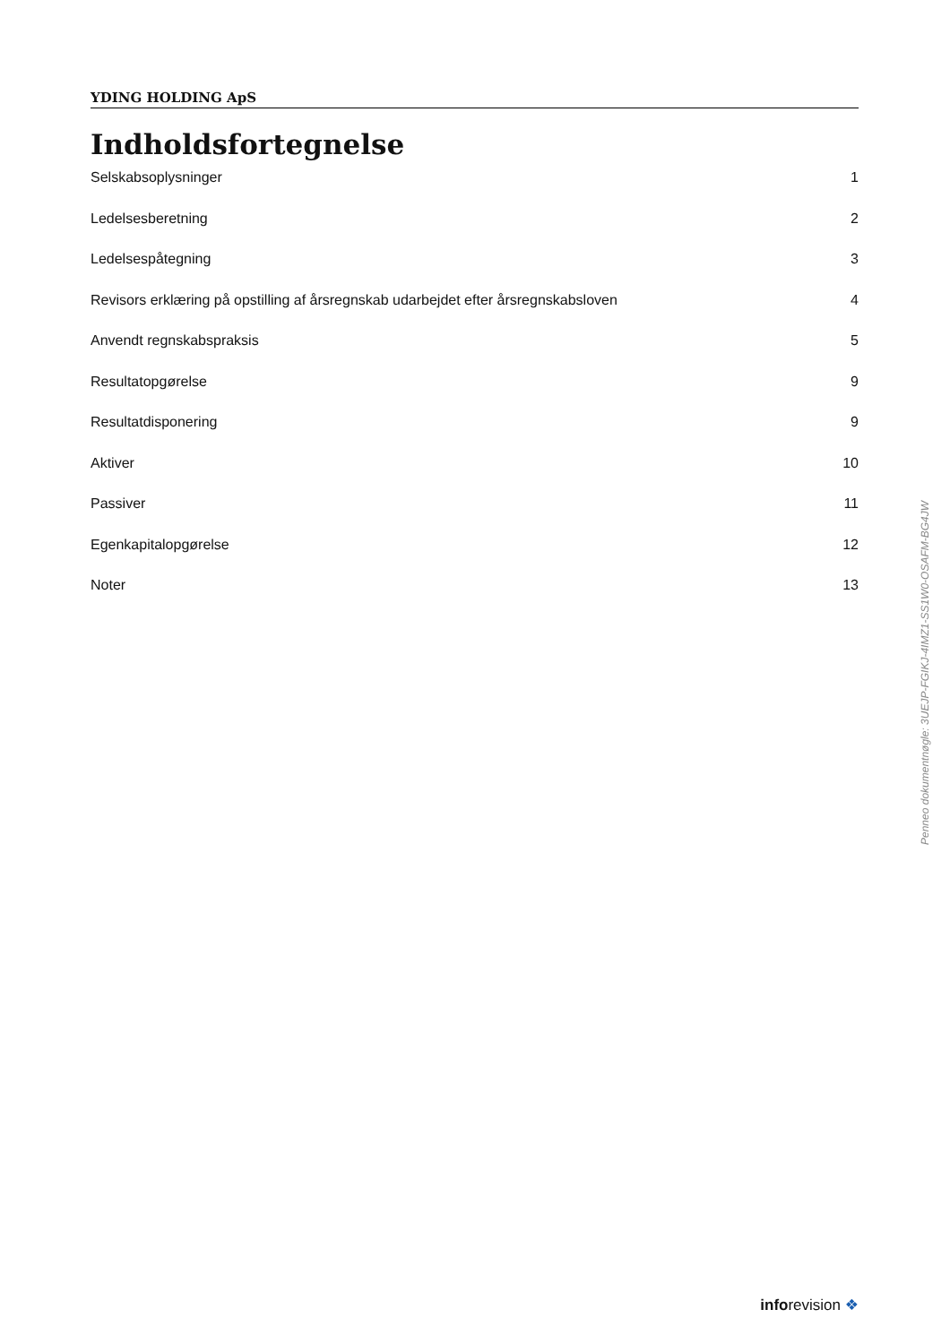YDING HOLDING ApS
Indholdsfortegnelse
| Selskabsoplysninger | 1 |
| Ledelsesberetning | 2 |
| Ledelsespåtegning | 3 |
| Revisors erklæring på opstilling af årsregnskab udarbejdet efter årsregnskabsloven | 4 |
| Anvendt regnskabspraksis | 5 |
| Resultatopgørelse | 9 |
| Resultatdisponering | 9 |
| Aktiver | 10 |
| Passiver | 11 |
| Egenkapitalopgørelse | 12 |
| Noter | 13 |
Penneo dokumentnøgle: 3UEJP-FGIKJ-4IMZ1-SS1W0-OSAFM-BG4JW
inforevision ❖